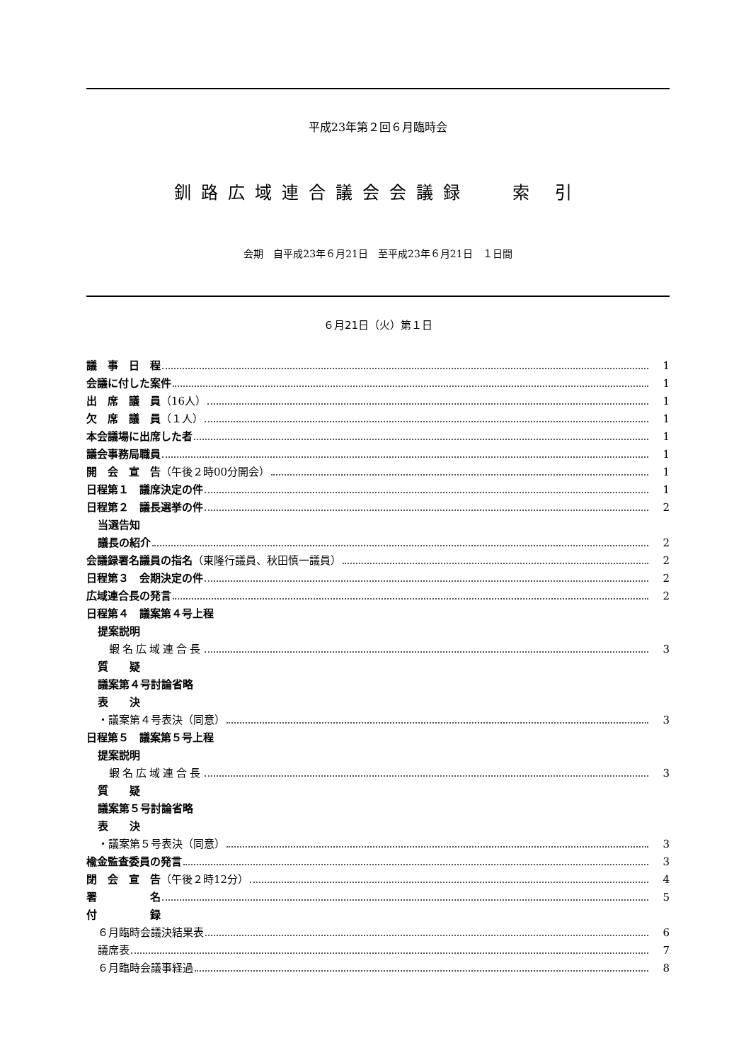平成23年第２回６月臨時会
釧路広域連合議会会議録　 索 引
会期　自平成23年６月21日　至平成23年６月21日　１日間
６月21日（火）第１日
議　事　日　程 1
会議に付した案件 1
出　席　議　員（16人） 1
欠　席　議　員（１人） 1
本会議場に出席した者 1
議会事務局職員 1
開　会　宣　告（午後２時00分開会） 1
日程第１　議席決定の件 1
日程第２　議長選挙の件 2
当選告知
議長の紹介 2
会議録署名議員の指名（東隆行議員、秋田慎一議員） 2
日程第３　会期決定の件 2
広域連合長の発言 2
日程第４　議案第４号上程
提案説明
蝦名広域連合長 3
質　　疑
議案第４号討論省略
表　　決
・議案第４号表決（同意） 3
日程第５　議案第５号上程
提案説明
蝦名広域連合長 3
質　　疑
議案第５号討論省略
表　　決
・議案第５号表決（同意） 3
楡金監査委員の発言 3
閉　会　宣　告（午後２時12分） 4
署　　　　　名 5
付　　　　　録
６月臨時会議決結果表 6
議席表 7
６月臨時会議事経過 8